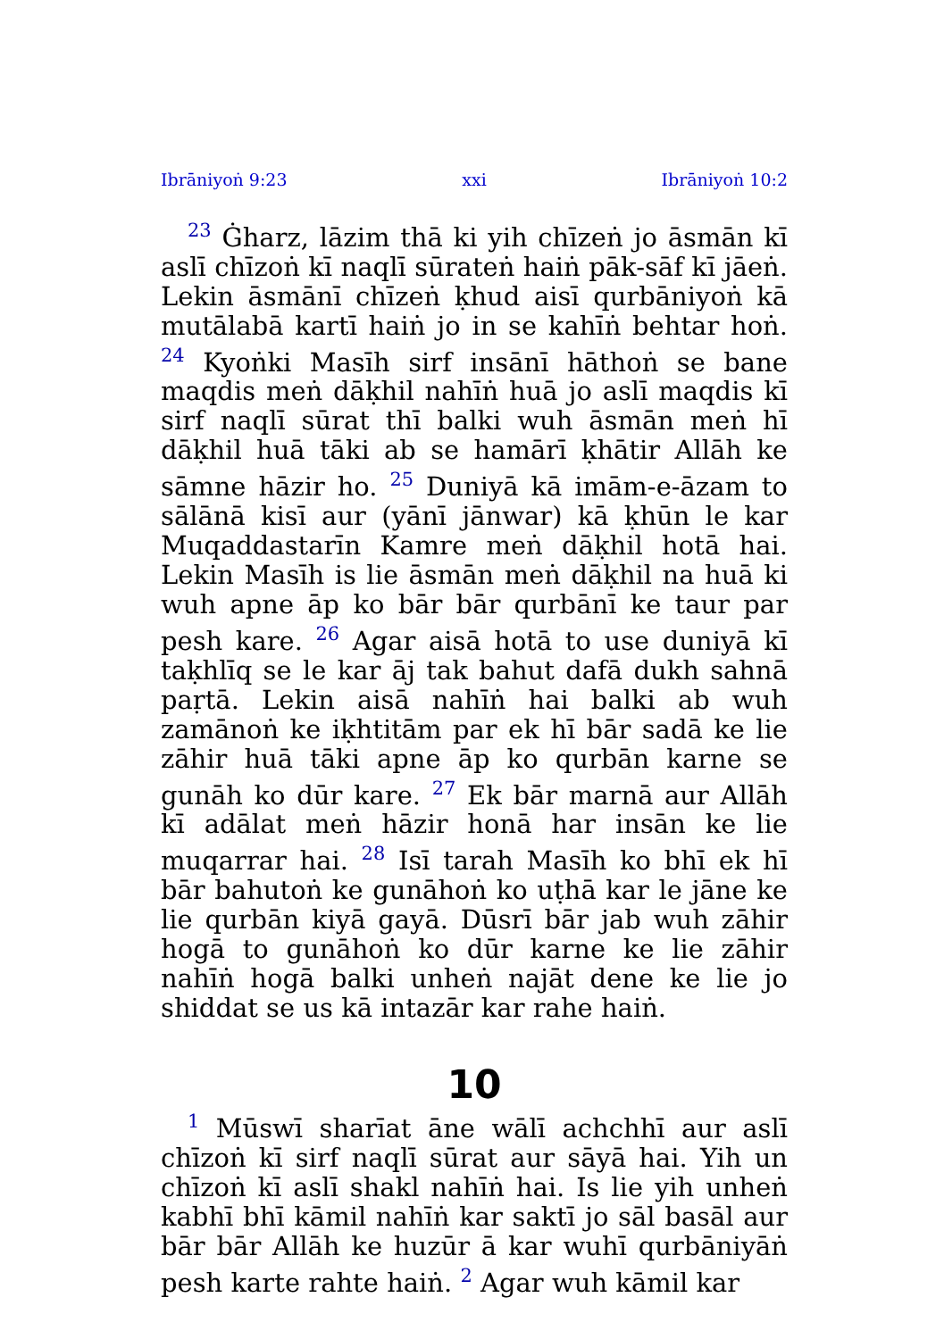Ibrāniyoṅ 9:23 xxi Ibrāniyoṅ 10:2
<sup>23</sup> Ġharz, lāzim thā ki yih chīzeṅ jo āsmān kī aslī chīzoṅ kī naqlī sūrateṅ haiṅ pāk-sāf kī jāeṅ. Lekin āsmānī chīzeṅ ḳhud aisī qurbāniyoṅ kā mutālabā kartī haiṅ jo in se kahīṅ behtar hoṅ. <sup>24</sup> Kyoṅki Masīh sirf insānī hāthoṅ se bane maqdis meṅ dāḳhil nahīṅ huā jo aslī maqdis kī sirf naqlī sūrat thī balki wuh āsmān meṅ hī dāḳhil huā tāki ab se hamārī ḳhātir Allāh ke sāmne hāzir ho. <sup>25</sup> Duniyā kā imām-e-āzam to sālānā kisī aur (yānī jānwar) kā ḳhūn le kar Muqaddastarīn Kamre meṅ dāḳhil hotā hai. Lekin Masīh is lie āsmān meṅ dāḳhil na huā ki wuh apne āp ko bār bār qurbānī ke taur par pesh kare. <sup>26</sup> Agar aisā hotā to use duniyā kī taḳhlīq se le kar āj tak bahut dafā dukh sahnā paṛtā. Lekin aisā nahīṅ hai balki ab wuh zamānoṅ ke iḳhtitām par ek hī bār sadā ke lie zāhir huā tāki apne āp ko qurbān karne se gunāh ko dūr kare. <sup>27</sup> Ek bār marnā aur Allāh kī adālat meṅ hāzir honā har insān ke lie muqarrar hai. <sup>28</sup> Isī tarah Masīh ko bhī ek hī bār bahutoṅ ke gunāhoṅ ko uṭhā kar le jāne ke lie qurbān kiyā gayā. Dūsrī bār jab wuh zāhir hogā to gunāhoṅ ko dūr karne ke lie zāhir nahīṅ hogā balki unheṅ najāt dene ke lie jo shiddat se us kā intazār kar rahe haiṅ.
10
<sup>1</sup> Mūswī sharīat āne wālī achchhī aur aslī chīzoṅ kī sirf naqlī sūrat aur sāyā hai. Yih un chīzoṅ kī aslī shakl nahīṅ hai. Is lie yih unheṅ kabhī bhī kāmil nahīṅ kar saktī jo sāl basāl aur bār bār Allāh ke huzūr ā kar wuhī qurbāniyāṅ pesh karte rahte haiṅ. <sup>2</sup> Agar wuh kāmil kar